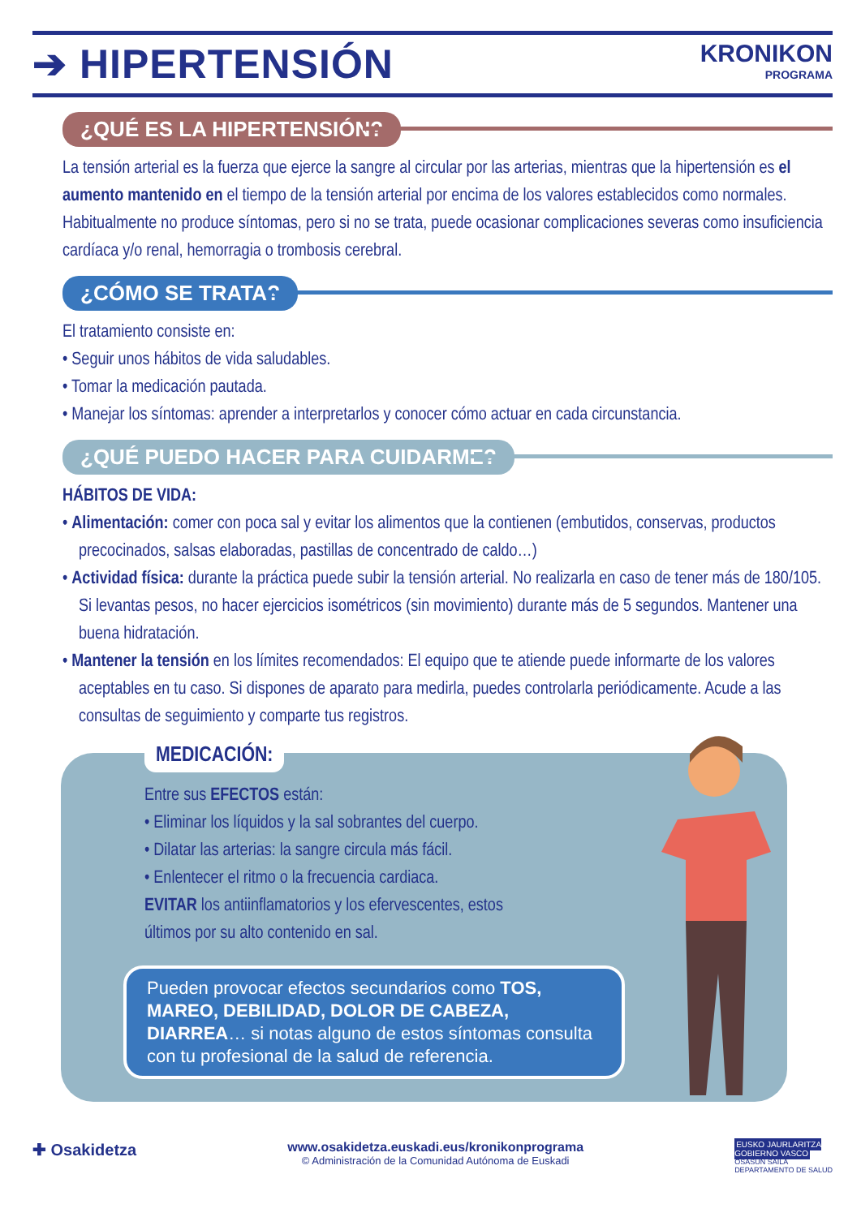➔ HIPERTENSIÓN
KRONIKON
PROGRAMA
¿QUÉ ES LA HIPERTENSIÓN?
La tensión arterial es la fuerza que ejerce la sangre al circular por las arterias, mientras que la hipertensión es el aumento mantenido en el tiempo de la tensión arterial por encima de los valores establecidos como normales. Habitualmente no produce síntomas, pero si no se trata, puede ocasionar complicaciones severas como insuficiencia cardíaca y/o renal, hemorragia o trombosis cerebral.
¿CÓMO SE TRATA?
El tratamiento consiste en:
• Seguir unos hábitos de vida saludables.
• Tomar la medicación pautada.
• Manejar los síntomas: aprender a interpretarlos y conocer cómo actuar en cada circunstancia.
¿QUÉ PUEDO HACER PARA CUIDARME?
HÁBITOS DE VIDA:
• Alimentación: comer con poca sal y evitar los alimentos que la contienen (embutidos, conservas, productos precocinados, salsas elaboradas, pastillas de concentrado de caldo…)
• Actividad física: durante la práctica puede subir la tensión arterial. No realizarla en caso de tener más de 180/105. Si levantas pesos, no hacer ejercicios isométricos (sin movimiento) durante más de 5 segundos. Mantener una buena hidratación.
• Mantener la tensión en los límites recomendados: El equipo que te atiende puede informarte de los valores aceptables en tu caso. Si dispones de aparato para medirla, puedes controlarla periódicamente. Acude a las consultas de seguimiento y comparte tus registros.
MEDICACIÓN:
Entre sus EFECTOS están:
• Eliminar los líquidos y la sal sobrantes del cuerpo.
• Dilatar las arterias: la sangre circula más fácil.
• Enlentecer el ritmo o la frecuencia cardiaca.
EVITAR los antiinflamatorios y los efervescentes, estos últimos por su alto contenido en sal.
Pueden provocar efectos secundarios como TOS, MAREO, DEBILIDAD, DOLOR DE CABEZA, DIARREA… si notas alguno de estos síntomas consulta con tu profesional de la salud de referencia.
✚ Osakidetza
www.osakidetza.euskadi.eus/kronikonprograma
© Administración de la Comunidad Autónoma de Euskadi
EUSKO JAURLARITZA
GOBIERNO VASCO
OSASUN SAILA
DEPARTAMENTO DE SALUD